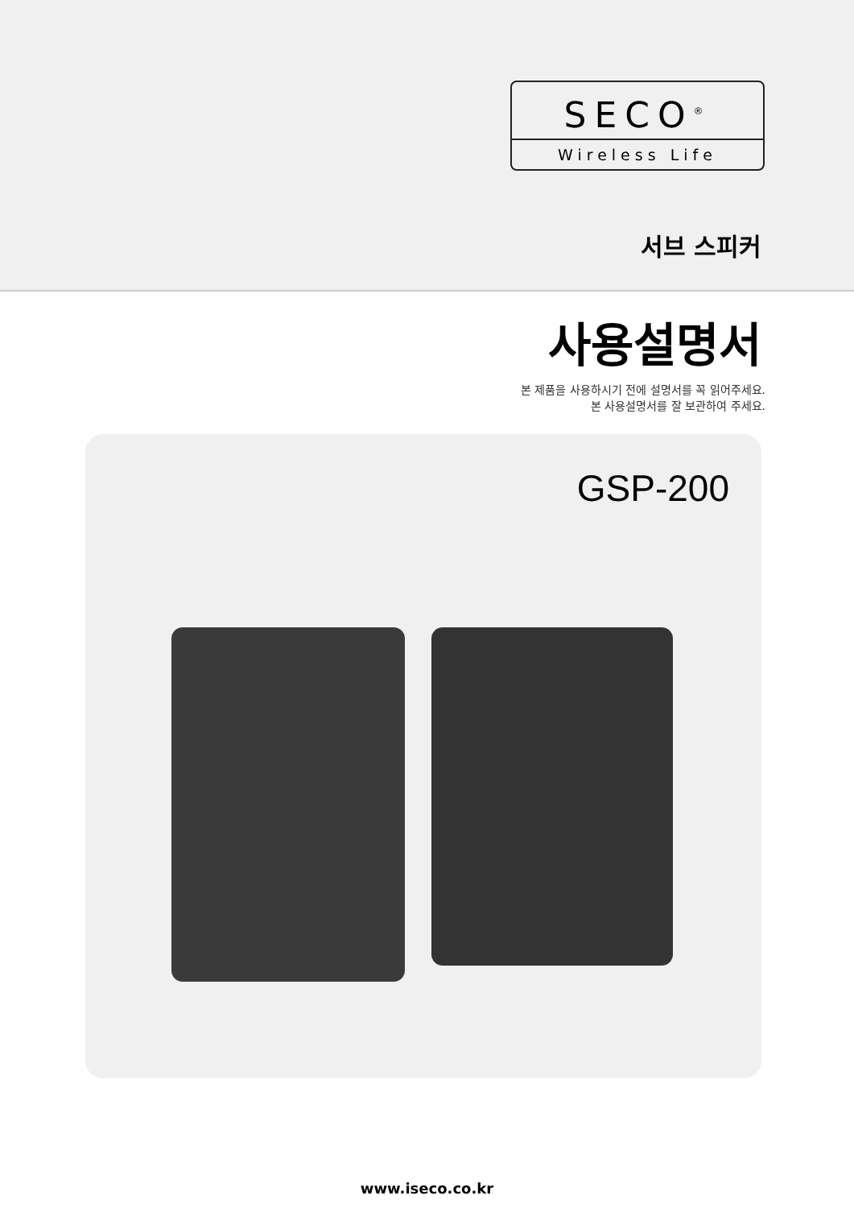SECO<sup>®</sup>
Wireless Life
서브 스피커
사용설명서
본 제품을 사용하시기 전에 설명서를 꼭 읽어주세요.
본 사용설명서를 잘 보관하여 주세요.
GSP-200
www.iseco.co.kr